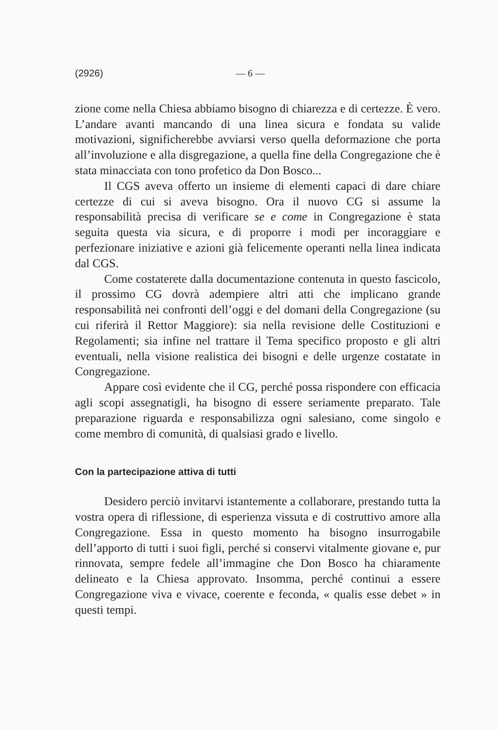(2926) — 6 —
zione come nella Chiesa abbiamo bisogno di chiarezza e di certezze. È vero. L’andare avanti mancando di una linea sicura e fondata su valide motivazioni, significherebbe avviarsi verso quella deformazione che porta all’involuzione e alla disgregazione, a quella fine della Congregazione che è stata minacciata con tono profetico da Don Bosco...
Il CGS aveva offerto un insieme di elementi capaci di dare chiare certezze di cui si aveva bisogno. Ora il nuovo CG si assume la responsabilità precisa di verificare se e come in Congregazione è stata seguita questa via sicura, e di proporre i modi per incoraggiare e perfezionare iniziative e azioni già felicemente operanti nella linea indicata dal CGS.
Come costaterete dalla documentazione contenuta in questo fascicolo, il prossimo CG dovrà adempiere altri atti che implicano grande responsabilità nei confronti dell’oggi e del domani della Congregazione (su cui riferirà il Rettor Maggiore): sia nella revisione delle Costituzioni e Regolamenti; sia infine nel trattare il Tema specifico proposto e gli altri eventuali, nella visione realistica dei bisogni e delle urgenze costatate in Congregazione.
Appare così evidente che il CG, perché possa rispondere con efficacia agli scopi assegnatigli, ha bisogno di essere seriamente preparato. Tale preparazione riguarda e responsabilizza ogni salesiano, come singolo e come membro di comunità, di qualsiasi grado e livello.
Con la partecipazione attiva di tutti
Desidero perciò invitarvi istantemente a collaborare, prestando tutta la vostra opera di riflessione, di esperienza vissuta e di costruttivo amore alla Congregazione. Essa in questo momento ha bisogno insurrogabile dell’apporto di tutti i suoi figli, perché si conservi vitalmente giovane e, pur rinnovata, sempre fedele all’immagine che Don Bosco ha chiaramente delineato e la Chiesa approvato. Insomma, perché continui a essere Congregazione viva e vivace, coerente e feconda, « qualis esse debet » in questi tempi.